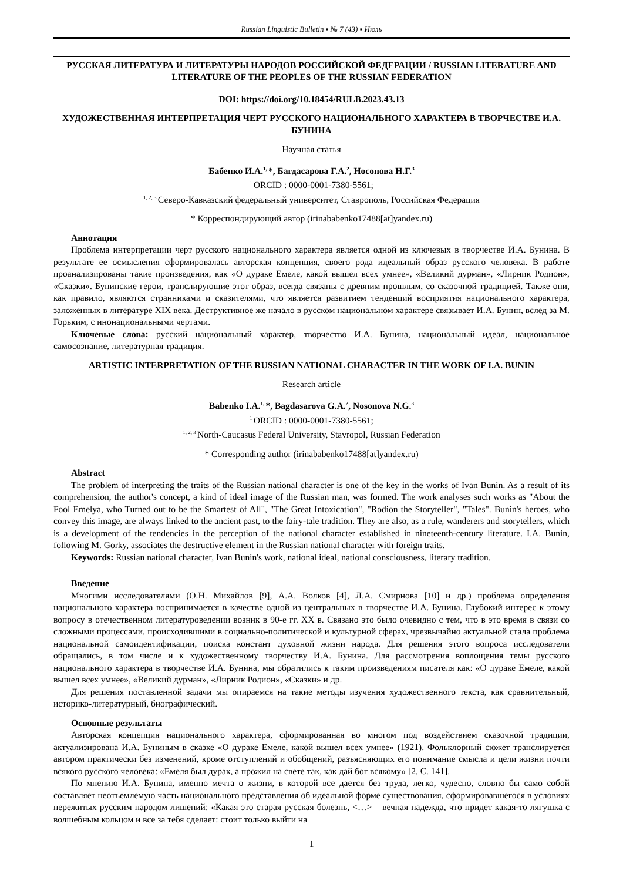Russian Linguistic Bulletin ▪ № 7 (43) ▪ Июль
РУССКАЯ ЛИТЕРАТУРА И ЛИТЕРАТУРЫ НАРОДОВ РОССИЙСКОЙ ФЕДЕРАЦИИ / RUSSIAN LITERATURE AND LITERATURE OF THE PEOPLES OF THE RUSSIAN FEDERATION
DOI: https://doi.org/10.18454/RULB.2023.43.13
ХУДОЖЕСТВЕННАЯ ИНТЕРПРЕТАЦИЯ ЧЕРТ РУССКОГО НАЦИОНАЛЬНОГО ХАРАКТЕРА В ТВОРЧЕСТВЕ И.А. БУНИНА
Научная статья
Бабенко И.А.<sup>1,</sup>*, Багдасарова Г.А.<sup>2</sup>, Носонова Н.Г.<sup>3</sup>
<sup>1</sup> ORCID : 0000-0001-7380-5561;
<sup>1, 2, 3</sup>Северо-Кавказский федеральный университет, Ставрополь, Российская Федерация
* Корреспондирующий автор (irinababenko17488[at]yandex.ru)
Аннотация
Проблема интерпретации черт русского национального характера является одной из ключевых в творчестве И.А. Бунина. В результате ее осмысления сформировалась авторская концепция, своего рода идеальный образ русского человека. В работе проанализированы такие произведения, как «О дураке Емеле, какой вышел всех умнее», «Великий дурман», «Лирник Родион», «Сказки». Бунинские герои, транслирующие этот образ, всегда связаны с древним прошлым, со сказочной традицией. Также они, как правило, являются странниками и сказителями, что является развитием тенденций восприятия национального характера, заложенных в литературе XIX века. Деструктивное же начало в русском национальном характере связывает И.А. Бунин, вслед за М. Горьким, с инонациональными чертами.
Ключевые слова: русский национальный характер, творчество И.А. Бунина, национальный идеал, национальное самосознание, литературная традиция.
ARTISTIC INTERPRETATION OF THE RUSSIAN NATIONAL CHARACTER IN THE WORK OF I.A. BUNIN
Research article
Babenko I.A.<sup>1,</sup>*, Bagdasarova G.A.<sup>2</sup>, Nosonova N.G.<sup>3</sup>
<sup>1</sup> ORCID : 0000-0001-7380-5561;
<sup>1, 2, 3</sup>North-Caucasus Federal University, Stavropol, Russian Federation
* Corresponding author (irinababenko17488[at]yandex.ru)
Abstract
The problem of interpreting the traits of the Russian national character is one of the key in the works of Ivan Bunin. As a result of its comprehension, the author's concept, a kind of ideal image of the Russian man, was formed. The work analyses such works as "About the Fool Emelya, who Turned out to be the Smartest of All", "The Great Intoxication", "Rodion the Storyteller", "Tales". Bunin's heroes, who convey this image, are always linked to the ancient past, to the fairy-tale tradition. They are also, as a rule, wanderers and storytellers, which is a development of the tendencies in the perception of the national character established in nineteenth-century literature. I.A. Bunin, following M. Gorky, associates the destructive element in the Russian national character with foreign traits.
Keywords: Russian national character, Ivan Bunin's work, national ideal, national consciousness, literary tradition.
Введение
Многими исследователями (О.Н. Михайлов [9], А.А. Волков [4], Л.А. Смирнова [10] и др.) проблема определения национального характера воспринимается в качестве одной из центральных в творчестве И.А. Бунина. Глубокий интерес к этому вопросу в отечественном литературоведении возник в 90-е гг. XX в. Связано это было очевидно с тем, что в это время в связи со сложными процессами, происходившими в социально-политической и культурной сферах, чрезвычайно актуальной стала проблема национальной самоидентификации, поиска констант духовной жизни народа. Для решения этого вопроса исследователи обращались, в том числе и к художественному творчеству И.А. Бунина. Для рассмотрения воплощения темы русского национального характера в творчестве И.А. Бунина, мы обратились к таким произведениям писателя как: «О дураке Емеле, какой вышел всех умнее», «Великий дурман», «Лирник Родион», «Сказки» и др.
Для решения поставленной задачи мы опираемся на такие методы изучения художественного текста, как сравнительный, историко-литературный, биографический.
Основные результаты
Авторская концепция национального характера, сформированная во многом под воздействием сказочной традиции, актуализирована И.А. Буниным в сказке «О дураке Емеле, какой вышел всех умнее» (1921). Фольклорный сюжет транслируется автором практически без изменений, кроме отступлений и обобщений, разъясняющих его понимание смысла и цели жизни почти всякого русского человека: «Емеля был дурак, а прожил на свете так, как дай бог всякому» [2, С. 141].
По мнению И.А. Бунина, именно мечта о жизни, в которой все дается без труда, легко, чудесно, словно бы само собой составляет неотъемлемую часть национального представления об идеальной форме существования, сформировавшегося в условиях пережитых русским народом лишений: «Какая это старая русская болезнь, <…> – вечная надежда, что придет какая-то лягушка с волшебным кольцом и все за тебя сделает: стоит только выйти на
1